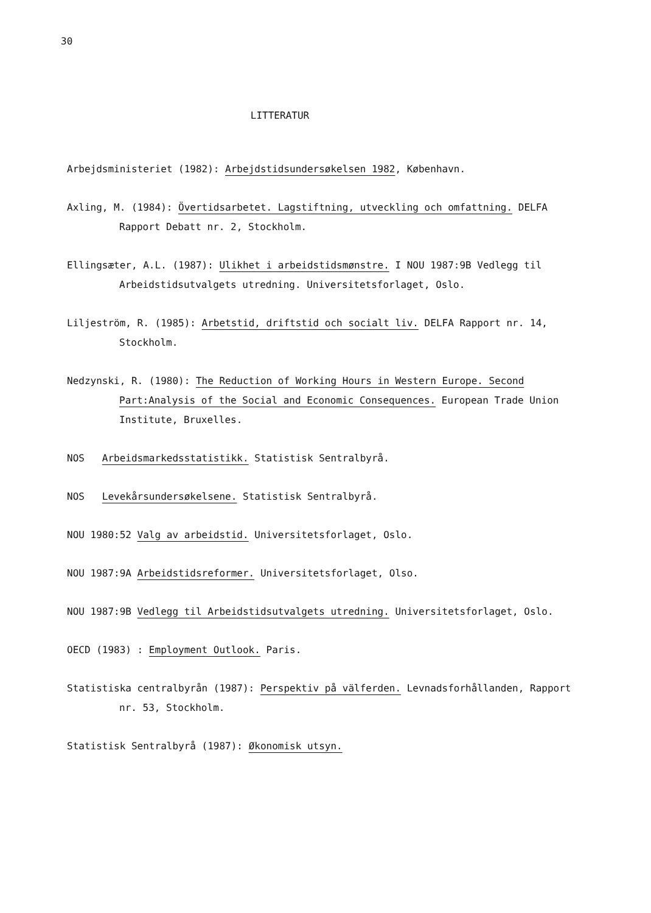30
LITTERATUR
Arbejdsministeriet (1982): Arbejdstidsundersøkelsen 1982, København.
Axling, M. (1984): Övertidsarbetet. Lagstiftning, utveckling och omfattning. DELFA Rapport Debatt nr. 2, Stockholm.
Ellingsæter, A.L. (1987): Ulikhet i arbeidstidsmønstre. I NOU 1987:9B Vedlegg til Arbeidstidsutvalgets utredning. Universitetsforlaget, Oslo.
Liljeström, R. (1985): Arbetstid, driftstid och socialt liv. DELFA Rapport nr. 14, Stockholm.
Nedzynski, R. (1980): The Reduction of Working Hours in Western Europe. Second Part:Analysis of the Social and Economic Consequences. European Trade Union Institute, Bruxelles.
NOS Arbeidsmarkedsstatistikk. Statistisk Sentralbyrå.
NOS Levekårsundersøkelsene. Statistisk Sentralbyrå.
NOU 1980:52 Valg av arbeidstid. Universitetsforlaget, Oslo.
NOU 1987:9A Arbeidstidsreformer. Universitetsforlaget, Olso.
NOU 1987:9B Vedlegg til Arbeidstidsutvalgets utredning. Universitetsforlaget, Oslo.
OECD (1983) : Employment Outlook. Paris.
Statistiska centralbyrån (1987): Perspektiv på välferden. Levnadsforhållanden, Rapport nr. 53, Stockholm.
Statistisk Sentralbyrå (1987): Økonomisk utsyn.